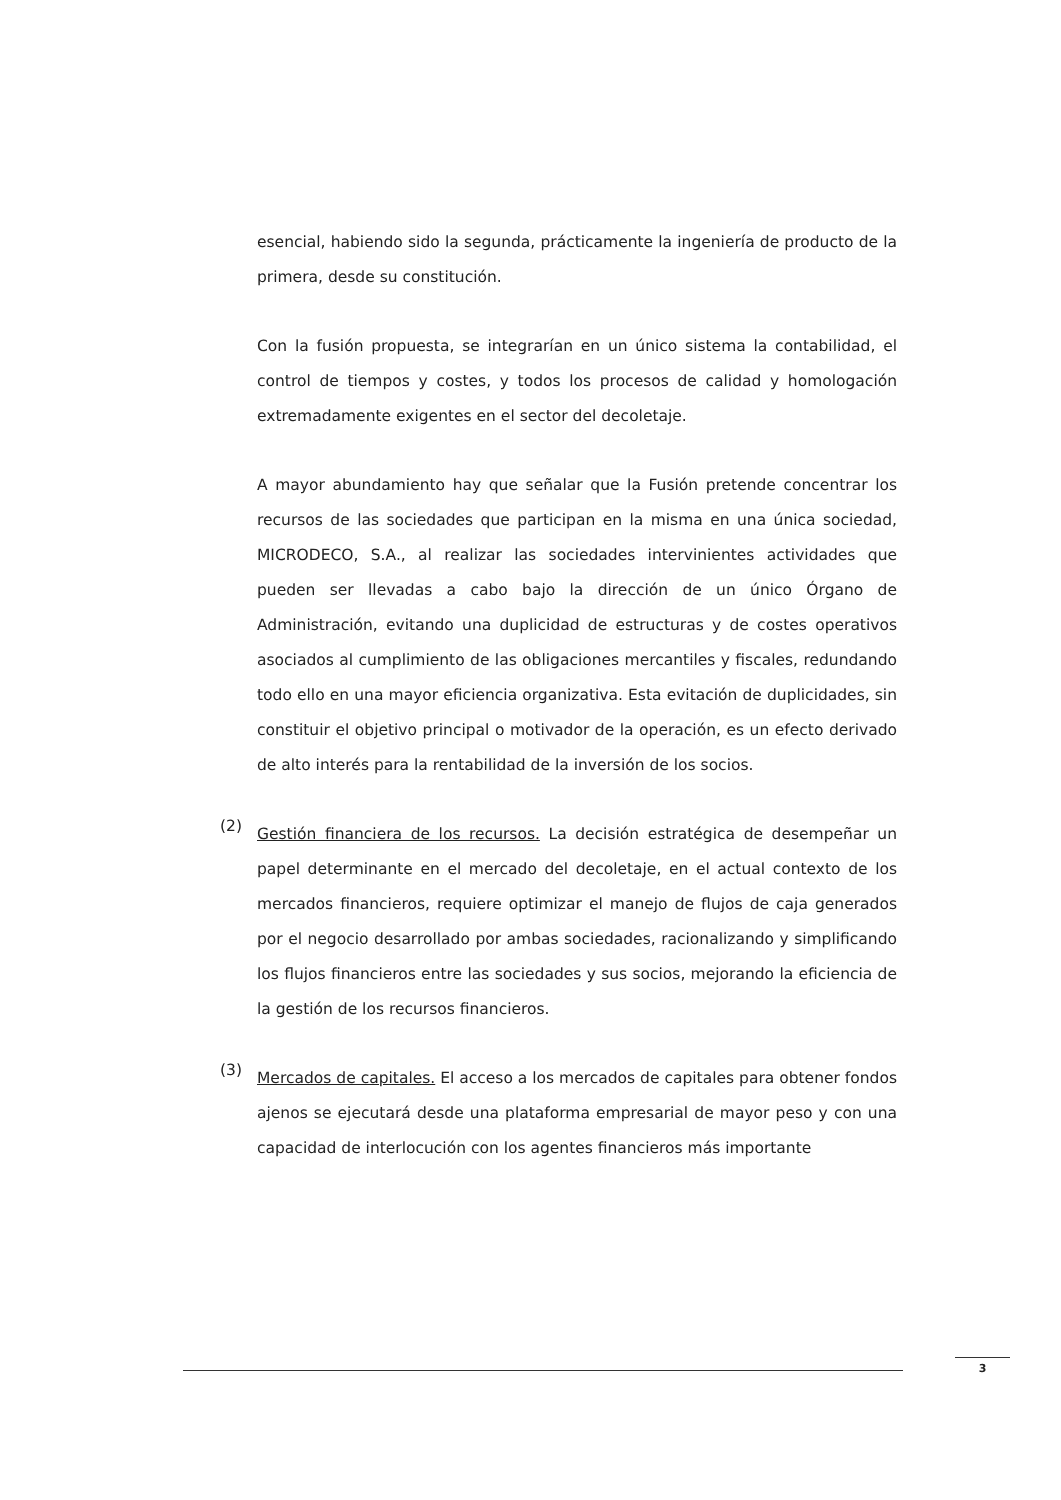esencial, habiendo sido la segunda, prácticamente la ingeniería de producto de la primera, desde su constitución.
Con la fusión propuesta, se integrarían en un único sistema la contabilidad, el control de tiempos y costes, y todos los procesos de calidad y homologación extremadamente exigentes en el sector del decoletaje.
A mayor abundamiento hay que señalar que la Fusión pretende concentrar los recursos de las sociedades que participan en la misma en una única sociedad, MICRODECO, S.A., al realizar las sociedades intervinientes actividades que pueden ser llevadas a cabo bajo la dirección de un único Órgano de Administración, evitando una duplicidad de estructuras y de costes operativos asociados al cumplimiento de las obligaciones mercantiles y fiscales, redundando todo ello en una mayor eficiencia organizativa. Esta evitación de duplicidades, sin constituir el objetivo principal o motivador de la operación, es un efecto derivado de alto interés para la rentabilidad de la inversión de los socios.
(2)
Gestión financiera de los recursos. La decisión estratégica de desempeñar un papel determinante en el mercado del decoletaje, en el actual contexto de los mercados financieros, requiere optimizar el manejo de flujos de caja generados por el negocio desarrollado por ambas sociedades, racionalizando y simplificando los flujos financieros entre las sociedades y sus socios, mejorando la eficiencia de la gestión de los recursos financieros.
(3)
Mercados de capitales. El acceso a los mercados de capitales para obtener fondos ajenos se ejecutará desde una plataforma empresarial de mayor peso y con una capacidad de interlocución con los agentes financieros más importante
3